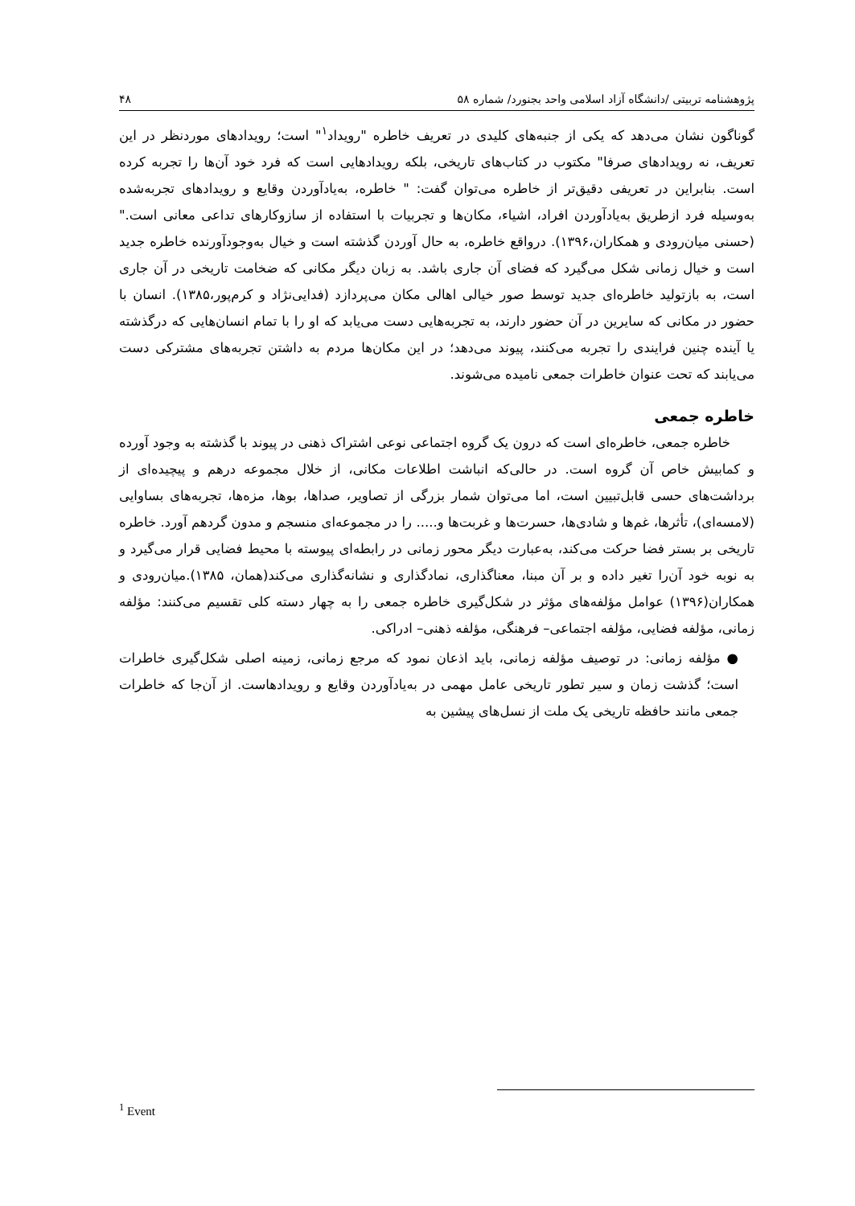پژوهشنامه تربیتی /دانشگاه آزاد اسلامی واحد بجنورد/ شماره ۵۸ ۴۸
گوناگون نشان می‌دهد که یکی از جنبه‌های کلیدی در تعریف خاطره "رویداد<sup>۱</sup>" است؛ رویدادهای موردنظر در این تعریف، نه رویدادهای صرفا" مکتوب در کتاب‌های تاریخی، بلکه رویدادهایی است که فرد خود آن‌ها را تجربه کرده است. بنابراین در تعریفی دقیق‌تر از خاطره می‌توان گفت: " خاطره، به‌یادآوردن وقایع و رویدادهای تجربه‌شده به‌وسیله فرد ازطریق به‌یادآوردن افراد، اشیاء، مکان‌ها و تجربیات با استفاده از سازوکارهای تداعی معانی است."(حسنی میان‌رودی و همکاران،۱۳۹۶). درواقع خاطره، به حال آوردن گذشته است و خیال به‌وجودآورنده خاطره جدید است و خیال زمانی شکل می‌گیرد که فضای آن جاری باشد. به زبان دیگر مکانی که ضخامت تاریخی در آن جاری است، به بازتولید خاطره‌ای جدید توسط صور خیالی اهالی مکان می‌پردازد (فدایی‌نژاد و کرم‌پور،۱۳۸۵). انسان با حضور در مکانی که سایرین در آن حضور دارند، به تجربه‌هایی دست می‌یابد که او را با تمام انسان‌هایی که درگذشته یا آینده چنین فرایندی را تجربه می‌کنند، پیوند می‌دهد؛ در این مکان‌ها مردم به داشتن تجربه‌های مشترکی دست می‌یابند که تحت عنوان خاطرات جمعی نامیده می‌شوند.
خاطره جمعی
خاطره جمعی، خاطره‌ای است که درون یک گروه اجتماعی نوعی اشتراک ذهنی در پیوند با گذشته به وجود آورده و کمابیش خاص آن گروه است. در حالی‌که انباشت اطلاعات مکانی، از خلال مجموعه درهم و پیچیده‌ای از برداشت‌های حسی قابل‌تبیین است، اما می‌توان شمار بزرگی از تصاویر، صداها، بوها، مزه‌ها، تجربه‌های بساوایی (لامسه‌ای)، تأثرها، غم‌ها و شادی‌ها، حسرت‌ها و غربت‌ها و..... را در مجموعه‌ای منسجم و مدون گردهم آورد. خاطره تاریخی بر بستر فضا حرکت می‌کند، به‌عبارت دیگر محور زمانی در رابطه‌ای پیوسته با محیط فضایی قرار می‌گیرد و به نوبه خود آن‌را تغیر داده و بر آن مبنا، معناگذاری، نمادگذاری و نشانه‌گذاری می‌کند(همان، ۱۳۸۵).میان‌رودی و همکاران(۱۳۹۶) عوامل مؤلفه‌های مؤثر در شکل‌گیری خاطره جمعی را به چهار دسته کلی تقسیم می‌کنند: مؤلفه زمانی، مؤلفه فضایی، مؤلفه اجتماعی– فرهنگی، مؤلفه ذهنی– ادراکی.
● مؤلفه زمانی: در توصیف مؤلفه زمانی، باید اذعان نمود که مرجع زمانی، زمینه اصلی شکل‌گیری خاطرات است؛ گذشت زمان و سیر تطور تاریخی عامل مهمی در به‌یادآوردن وقایع و رویدادهاست. از آن‌جا که خاطرات جمعی مانند حافظه تاریخی یک ملت از نسل‌های پیشین به
<sup>1</sup> Event